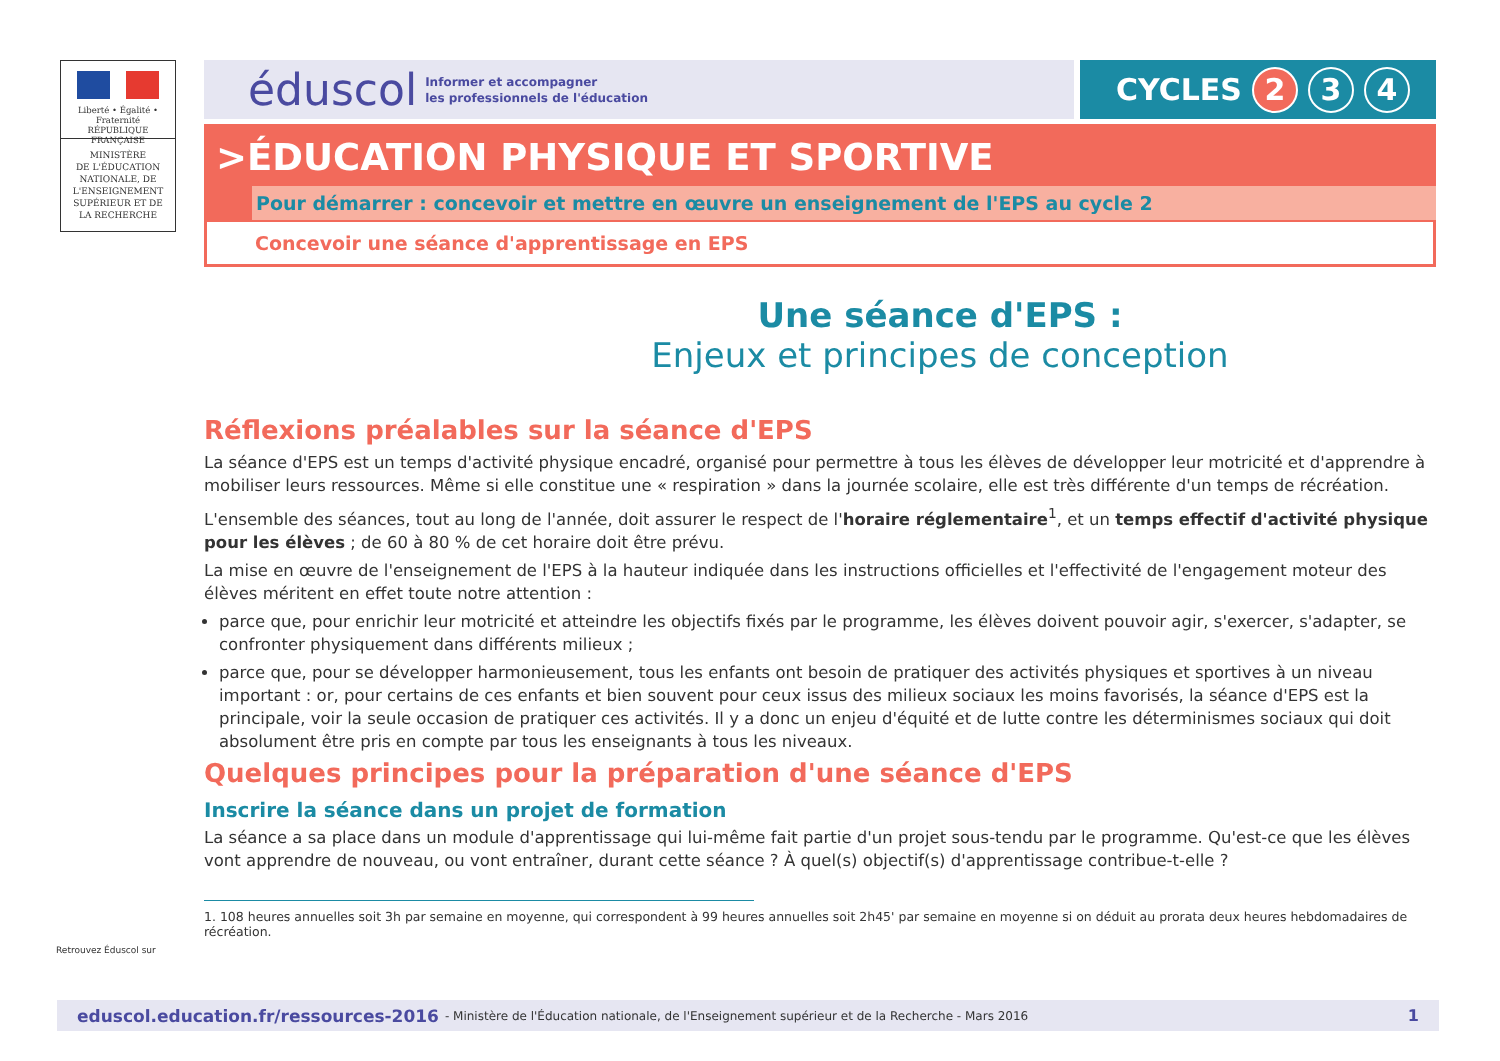Liberté • Égalité • Fraternité
RÉPUBLIQUE FRANÇAISE
MINISTÈRE
DE L'ÉDUCATION
NATIONALE, DE
L'ENSEIGNEMENT
SUPÉRIEUR ET DE
LA RECHERCHE
éduscol Informer et accompagner
les professionnels de l'éducation
CYCLES 2 3 4
>ÉDUCATION PHYSIQUE ET SPORTIVE
Pour démarrer : concevoir et mettre en œuvre un enseignement de l'EPS au cycle 2
Concevoir une séance d'apprentissage en EPS
Une séance d'EPS :
Enjeux et principes de conception
Réflexions préalables sur la séance d'EPS
La séance d'EPS est un temps d'activité physique encadré, organisé pour permettre à tous les élèves de développer leur motricité et d'apprendre à mobiliser leurs ressources. Même si elle constitue une « respiration » dans la journée scolaire, elle est très différente d'un temps de récréation.
L'ensemble des séances, tout au long de l'année, doit assurer le respect de l'horaire réglementaire<sup>1</sup>, et un temps effectif d'activité physique pour les élèves ; de 60 à 80 % de cet horaire doit être prévu.
La mise en œuvre de l'enseignement de l'EPS à la hauteur indiquée dans les instructions officielles et l'effectivité de l'engagement moteur des élèves méritent en effet toute notre attention :
parce que, pour enrichir leur motricité et atteindre les objectifs fixés par le programme, les élèves doivent pouvoir agir, s'exercer, s'adapter, se confronter physiquement dans différents milieux ;
parce que, pour se développer harmonieusement, tous les enfants ont besoin de pratiquer des activités physiques et sportives à un niveau important : or, pour certains de ces enfants et bien souvent pour ceux issus des milieux sociaux les moins favorisés, la séance d'EPS est la principale, voir la seule occasion de pratiquer ces activités. Il y a donc un enjeu d'équité et de lutte contre les déterminismes sociaux qui doit absolument être pris en compte par tous les enseignants à tous les niveaux.
Quelques principes pour la préparation d'une séance d'EPS
Inscrire la séance dans un projet de formation
La séance a sa place dans un module d'apprentissage qui lui-même fait partie d'un projet sous-tendu par le programme. Qu'est-ce que les élèves vont apprendre de nouveau, ou vont entraîner, durant cette séance ? À quel(s) objectif(s) d'apprentissage contribue-t-elle ?
1. 108 heures annuelles soit 3h par semaine en moyenne, qui correspondent à 99 heures annuelles soit 2h45' par semaine en moyenne si on déduit au prorata deux heures hebdomadaires de récréation.
Retrouvez Éduscol sur
eduscol.education.fr/ressources-2016 - Ministère de l'Éducation nationale, de l'Enseignement supérieur et de la Recherche - Mars 2016 1